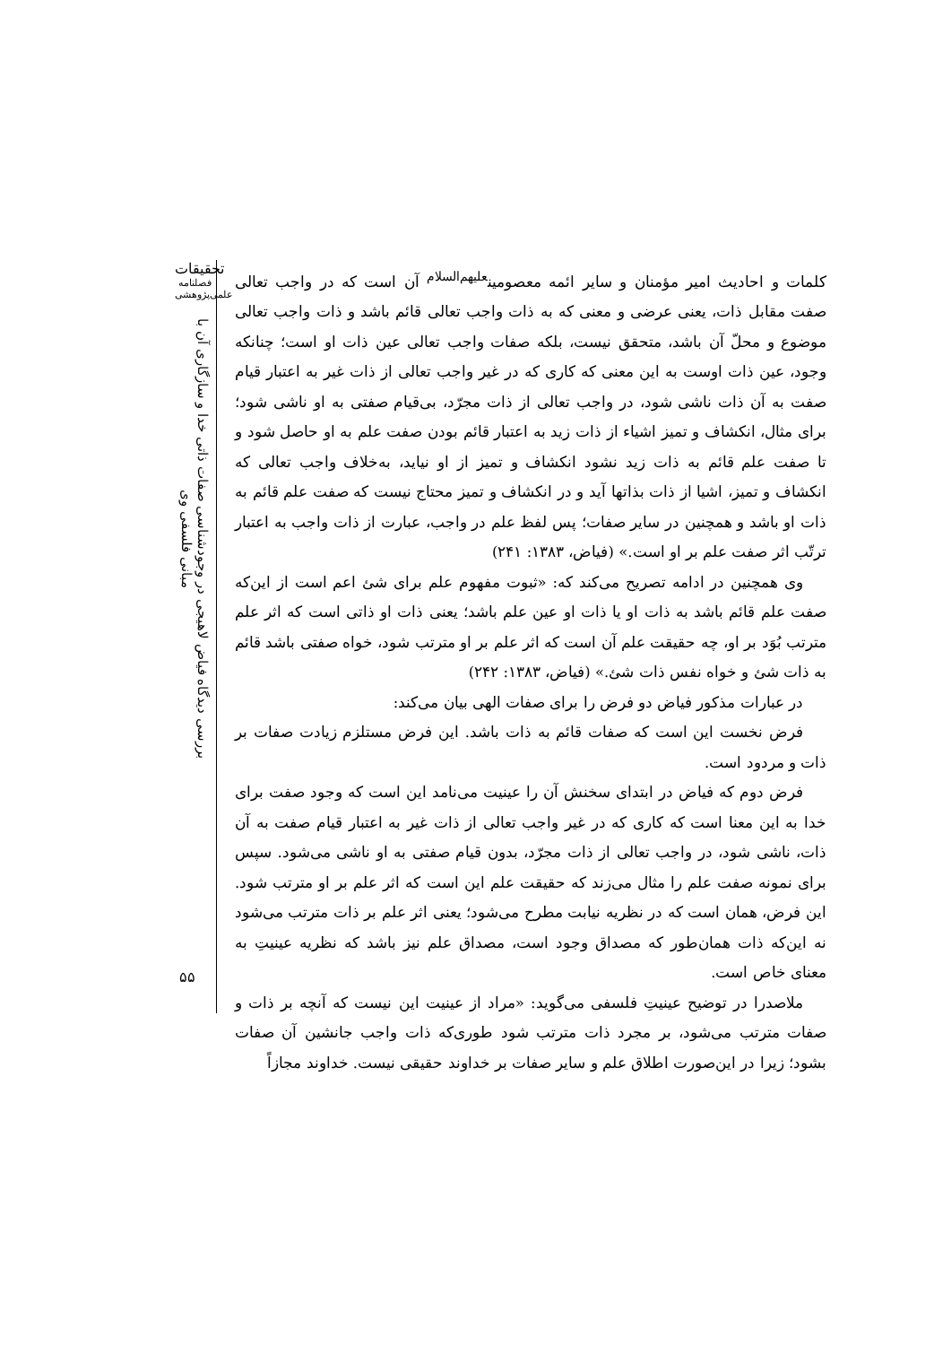تحقیقات
فصلنامه
علمی‌پژوهشی
بررسی دیدگاه فیاض لاهیجی در وجودشناسی صفات ذاتی خدا و سازگاری آن با مبانی فلسفی وی
۵۵
کلمات و احادیث امیر مؤمنان و سایر ائمه معصومین<sup>علیهم‌السلام</sup> آن است که در واجب تعالی صفت مقابل ذات، یعنی عرضی و معنی که به ذات واجب تعالی قائم باشد و ذات واجب تعالی موضوع و محلّ آن باشد، متحقق نیست، بلکه صفات واجب تعالی عین ذات او است؛ چنانکه وجود، عین ذات اوست به این معنی که کاری که در غیر واجب تعالی از ذات غیر به اعتبار قیام صفت به آن ذات ناشی شود، در واجب تعالی از ذات مجرّد، بی‌قیام صفتی به او ناشی شود؛ برای مثال، انکشاف و تمیز اشیاء از ذات زید به اعتبار قائم بودن صفت علم به او حاصل شود و تا صفت علم قائم به ذات زید نشود انکشاف و تمیز از او نیاید، به‌خلاف واجب تعالی که انکشاف و تمیز، اشیا از ذات بذاتها آید و در انکشاف و تمیز محتاج نیست که صفت علم قائم به ذات او باشد و همچنین در سایر صفات؛ پس لفظ علم در واجب، عبارت از ذات واجب به اعتبار ترتّب اثر صفت علم بر او است.» (فیاض، ۱۳۸۳: ۲۴۱)
وی همچنین در ادامه تصریح می‌کند که: «ثبوت مفهوم علم برای شئ اعم است از این‌که صفت علم قائم باشد به ذات او یا ذات او عین علم باشد؛ یعنی ذات او ذاتی است که اثر علم مترتب بُوَد بر او، چه حقیقت علم آن است که اثر علم بر او مترتب شود، خواه صفتی باشد قائم به ذات شئ و خواه نفس ذات شئ.» (فیاض، ۱۳۸۳: ۲۴۲)
در عبارات مذکور فیاض دو فرض را برای صفات الهی بیان می‌کند:
فرض نخست این است که صفات قائم به ذات باشد. این فرض مستلزم زیادت صفات بر ذات و مردود است.
فرض دوم که فیاض در ابتدای سخنش آن را عینیت می‌نامد این است که وجود صفت برای خدا به این معنا است که کاری که در غیر واجب تعالی از ذات غیر به اعتبار قیام صفت به آن ذات، ناشی شود، در واجب تعالی از ذات مجرّد، بدون قیام صفتی به او ناشی می‌شود. سپس برای نمونه صفت علم را مثال می‌زند که حقیقت علم این است که اثر علم بر او مترتب شود. این فرض، همان است که در نظریه نیابت مطرح می‌شود؛ یعنی اثر علم بر ذات مترتب می‌شود نه این‌که ذات همان‌طور که مصداق وجود است، مصداق علم نیز باشد که نظریه عینیتِ به معنای خاص است.
ملاصدرا در توضیح عینیتِ فلسفی می‌گوید: «مراد از عینیت این نیست که آنچه بر ذات و صفات مترتب می‌شود، بر مجرد ذات مترتب شود طوری‌که ذات واجب جانشین آن صفات بشود؛ زیرا در این‌صورت اطلاق علم و سایر صفات بر خداوند حقیقی نیست. خداوند مجازاً